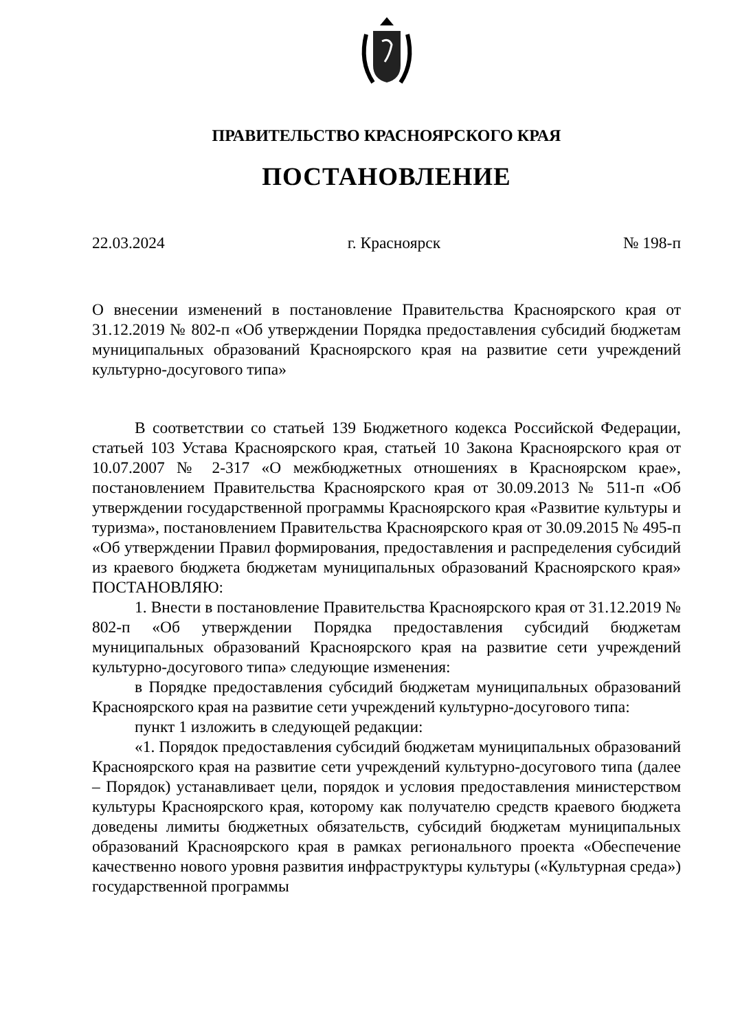ПРАВИТЕЛЬСТВО КРАСНОЯРСКОГО КРАЯ
ПОСТАНОВЛЕНИЕ
22.03.2024 г. Красноярск № 198-п
О внесении изменений в постановление Правительства Красноярского края от 31.12.2019 № 802-п «Об утверждении Порядка предоставления субсидий бюджетам муниципальных образований Красноярского края на развитие сети учреждений культурно-досугового типа»
В соответствии со статьей 139 Бюджетного кодекса Российской Федерации, статьей 103 Устава Красноярского края, статьей 10 Закона Красноярского края от 10.07.2007 № 2-317 «О межбюджетных отношениях в Красноярском крае», постановлением Правительства Красноярского края от 30.09.2013 № 511-п «Об утверждении государственной программы Красноярского края «Развитие культуры и туризма», постановлением Правительства Красноярского края от 30.09.2015 № 495-п «Об утверждении Правил формирования, предоставления и распределения субсидий из краевого бюджета бюджетам муниципальных образований Красноярского края» ПОСТАНОВЛЯЮ:
1. Внести в постановление Правительства Красноярского края от 31.12.2019 № 802-п «Об утверждении Порядка предоставления субсидий бюджетам муниципальных образований Красноярского края на развитие сети учреждений культурно-досугового типа» следующие изменения:
в Порядке предоставления субсидий бюджетам муниципальных образований Красноярского края на развитие сети учреждений культурно-досугового типа:
пункт 1 изложить в следующей редакции:
«1. Порядок предоставления субсидий бюджетам муниципальных образований Красноярского края на развитие сети учреждений культурно-досугового типа (далее – Порядок) устанавливает цели, порядок и условия предоставления министерством культуры Красноярского края, которому как получателю средств краевого бюджета доведены лимиты бюджетных обязательств, субсидий бюджетам муниципальных образований Красноярского края в рамках регионального проекта «Обеспечение качественно нового уровня развития инфраструктуры культуры («Культурная среда») государственной программы